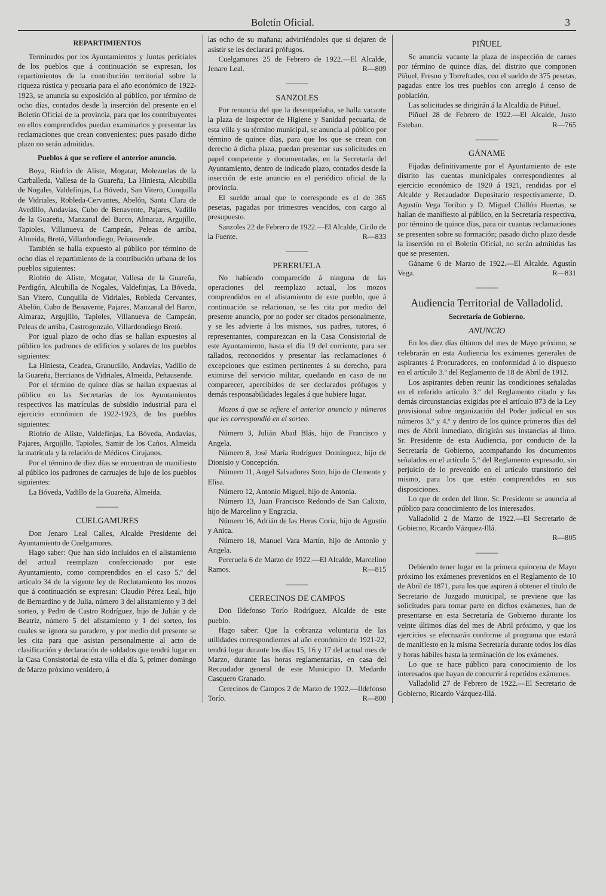Boletín Oficial. 3
REPARTIMIENTOS
Terminados por los Ayuntamientos y Juntas periciales de los pueblos que á continuación se expresan, los repartimientos de la contribución territorial sobre la riqueza rústica y pecuaria para el año económico de 1922-1923, se anuncia su exposición al público, por término de ocho días, contados desde la inserción del presente en el Boletín Oficial de la provincia, para que los contribuyentes en ellos comprendidos puedan examinarlos y presentar las reclamaciones que crean convenientes; pues pasado dicho plazo no serán admitidas.
Pueblos á que se refiere el anterior anuncio.
Boya, Riofrío de Aliste, Mogatar, Molezuelas de la Carballeda, Vallesa de la Guareña, La Hiniesta, Alcubilla de Nogales, Valdefinjas, La Bóveda, San Vitero, Cunquilla de Vidriales, Robleda-Cervantes, Abelón, Santa Clara de Avedillo, Andavías, Cubo de Benavente, Pajares, Vadillo de la Guareña, Manzanal del Barco, Almaraz, Argujillo, Tapioles, Villanueva de Campeán, Peleas de arriba, Almeida, Bretó, Villardondiego, Peñausende.
También se halla expuesto al público por término de ocho días el repartimiento de la contribución urbana de los pueblos siguientes:
Riofrío de Aliste, Mogatar, Vallesa de la Guareña, Perdigón, Alcubilla de Nogales, Valdefinjas, La Bóveda, San Vitero, Cunquilla de Vidriales, Robleda Cervantes, Abelón, Cubo de Benavente, Pajares, Manzanal del Barco, Almaraz, Argujillo, Tapioles, Villanueva de Campeán, Peleas de arriba, Castrogonzalo, Villardondiego Bretó.
Por igual plazo de ocho días se hallan expuestos al público los padrones de edificios y solares de los pueblos siguientes:
La Hiniesta, Ceadea, Granucillo, Andavías, Vadillo de la Guareña, Bercianos de Vidriales, Almeida, Peñausende.
Por el término de quince días se hallan expuestas al público en las Secretarías de los Ayuntamientos respectivos las matrículas de subsidio industrial para el ejercicio económico de 1922-1923, de los pueblos siguientes:
Riofrío de Aliste, Valdefinjas, La Bóveda, Andavías, Pajares, Argujillo, Tapioles, Samir de los Caños, Almeida la matrícula y la relación de Médicos Cirujanos.
Por el término de diez días se encuentran de manifiesto al público los padrones de carruajes de lujo de los pueblos siguientes:
La Bóveda, Vadillo de la Guareña, Almeida.
———
CUELGAMURES
Don Jenaro Leal Calles, Alcalde Presidente del Ayuntamiento de Cuelgamures.
Hago saber: Que han sido incluidos en el alistamiento del actual reemplazo confeccionado por este Ayuntamiento, como comprendidos en el caso 5.º del artículo 34 de la vigente ley de Reclutamiento los mozos que á continuación se expresan: Claudio Pérez Leal, hijo de Bernardino y de Julia, número 3 del alistamiento y 3 del sorteo, y Pedro de Castro Rodríguez, hijo de Julián y de Beatriz, número 5 del alistamiento y 1 del sorteo, los cuales se ignora su paradero, y por medio del presente se les cita para que asistan personalmente al acto de clasificación y declaración de soldados que tendrá lugar en la Casa Consistorial de esta villa el día 5, primer domingo de Marzo próximo venidero, á
las ocho de su mañana; advirtiéndoles que si dejaren de asistir se les declarará prófugos.
Cuelgamures 25 de Febrero de 1922.—El Alcalde, Jenaro Leal. R—809
———
SANZOLES
Por renuncia del que la desempeñaba, se halla vacante la plaza de Inspector de Higiene y Sanidad pecuaria, de esta villa y su término municipal, se anuncia al público por término de quince días, para que los que se crean con derecho á dicha plaza, puedan presentar sus solicitudes en papel competente y documentadas, en la Secretaría del Ayuntamiento, dentro de indicado plazo, contados desde la inserción de este anuncio en el periódico oficial de la provincia.
El sueldo anual que le corresponde es el de 365 pesetas, pagadas por trimestres vencidos, con cargo al presupuesto.
Sanzoles 22 de Febrero de 1922.—El Alcalde, Cirilo de la Fuente. R—833
———
PERERUELA
No habiendo comparecido á ninguna de las operaciones del reemplazo actual, los mozos comprendidos en el alistamiento de este pueblo, que á continuación se relacionan, se les cita por medio del presente anuncio, por no poder ser citados personalmente, y se les advierte á los mismos, sus padres, tutores, ó representantes, comparezcan en la Casa Consistorial de este Ayuntamiento, hasta el día 19 del corriente, para ser tallados, reconocidos y presentar las reclamaciones ó excepciones que estimen pertinentes á su derecho, para eximirse del servicio militar, quedando en caso de no comparecer, apercibidos de ser declarados prófugos y demás responsabilidades legales á que hubiere lugar.
Mozos á que se refiere el anterior anuncio y números que les correspondió en el sorteo.
Número 3, Julián Abad Blás, hijo de Francisco y Angela.
Número 8, José María Rodríguez Domínguez, hijo de Dionisio y Concepción.
Número 11, Angel Salvadores Soto, hijo de Clemente y Elisa.
Número 12, Antonio Miguel, hijo de Antonia.
Número 13, Juan Francisco Redondo de San Calixto, hijo de Marcelino y Engracia.
Número 16, Adrián de las Heras Coria, hijo de Agustín y Anica.
Número 18, Manuel Vara Martín, hijo de Antonio y Angela.
Pereruela 6 de Marzo de 1922.—El Alcalde, Marcelino Ramos. R—815
———
CERECINOS DE CAMPOS
Don Ildefonso Torío Rodríguez, Alcalde de este pueblo.
Hago saber: Que la cobranza voluntaria de las utilidades correspondientes al año económico de 1921-22, tendrá lugar durante los días 15, 16 y 17 del actual mes de Marzo, durante las horas reglamentarias, en casa del Recaudador general de este Municipio D. Medardo Casquero Granado.
Cerecinos de Campos 2 de Marzo de 1922.—Ildefonso Torío. R—800
PIÑUEL
Se anuncia vacante la plaza de inspección de carnes por término de quince días, del distrito que componen Piñuel, Fresno y Torrefrades, con el sueldo de 375 pesetas, pagadas entre los tres pueblos con arreglo á censo de población.
Las solicitudes se dirigirán á la Alcaldía de Piñuel.
Piñuel 28 de Febrero de 1922.—El Alcalde, Justo Esteban. R—765
———
GÁNAME
Fijadas definitivamente por el Ayuntamiento de este distrito las cuentas municipales correspondientes al ejercicio económico de 1920 á 1921, rendidas por el Alcalde y Recaudador Depositario respectivamente, D. Agustín Vega Toribio y D. Miguel Chillón Huertas, se hallan de manifiesto al público, en la Secretaría respectiva, por término de quince días, para oir cuantas reclamaciones se presenten sobre su formación; pasado dicho plazo desde la inserción en el Boletín Oficial, no serán admitidas las que se presenten.
Gáname 6 de Marzo de 1922.—El Alcalde. Agustín Vega. R—831
———
Audiencia Territorial de Valladolid.
Secretaría de Gobierno.
ANUNCIO
En los diez días últimos del mes de Mayo próximo, se celebrarán en esta Audiencia los exámenes generales de aspirantes á Procuradores, en conformidad á lo dispuesto en el artículo 3.º del Reglamento de 18 de Abril de 1912.
Los aspirantes deben reunir las condiciones señaladas en el referido artículo 3.º del Reglamento citado y las demás circunstancias exigidas por el artículo 873 de la Ley provisional sobre organización del Poder judicial en sus números 3.º y 4.º y dentro de los quince primeros días del mes de Abril inmediato, dirigirán sus instancias al Ilmo. Sr. Presidente de esta Audiencia, por conducto de la Secretaría de Gobierno, acompañando los documentos señalados en el artículo 5.º del Reglamento expresado, sin perjuicio de lo prevenido en el artículo transitorio del mismo, para los que estén comprendidos en sus disposiciones.
Lo que de orden del Ilmo. Sr. Presidente se anuncia al público para conocimiento de los interesados.
Valladolid 2 de Marzo de 1922.—El Secretario de Gobierno, Ricardo Vázquez-Illá.
R—805
———
Debiendo tener lugar en la primera quincena de Mayo próximo los exámenes prevenidos en el Reglamento de 10 de Abril de 1871, para los que aspiren á obtener el título de Secretario de Juzgado municipal, se previene que las solicitudes para tomar parte en dichos exámenes, han de presentarse en esta Secretaría de Gobierno durante los veinte últimos días del mes de Abril próximo, y que los ejercicios se efectuarán conforme al programa que estará de manifiesto en la misma Secretaría durante todos los días y horas hábiles hasta la terminación de los exámenes.
Lo que se hace público para conocimiento de los interesados que hayan de concurrir á repetidos exámenes.
Valladolid 27 de Febrero de 1922.—El Secretario de Gobierno, Ricardo Vázquez-Illá.